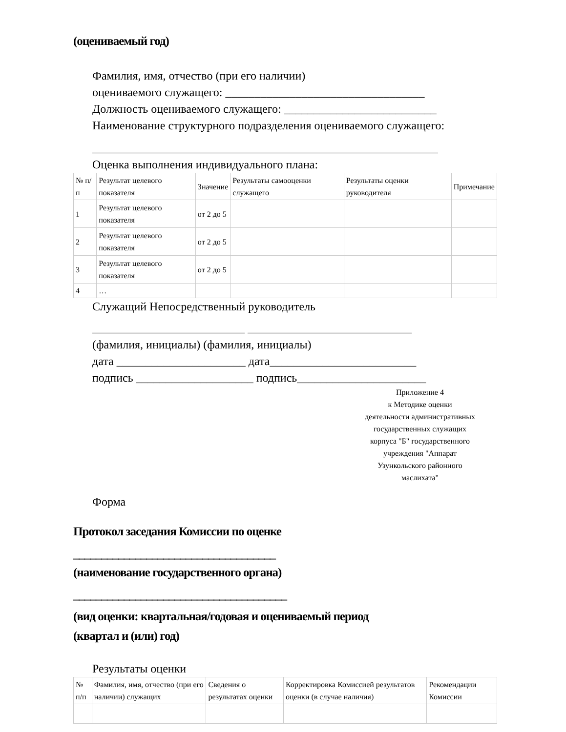(оцениваемый год)
Фамилия, имя, отчество (при его наличии)
оцениваемого служащего: __________________________________
Должность оцениваемого служащего: __________________________
Наименование структурного подразделения оцениваемого служащего:
___________________________________________________________
Оценка выполнения индивидуального плана:
| № п/п | Результат целевого показателя | Значение | Результаты самооценки служащего | Результаты оценки руководителя | Примечание |
| --- | --- | --- | --- | --- | --- |
| 1 | Результат целевого показателя | от 2 до 5 | | | |
| 2 | Результат целевого показателя | от 2 до 5 | | | |
| 3 | Результат целевого показателя | от 2 до 5 | | | |
| 4 | … | | | | |
Служащий Непосредственный руководитель
__________________________ ____________________________
(фамилия, инициалы) (фамилия, инициалы)
дата ______________________ дата_________________________
подпись ____________________ подпись______________________
Приложение 4
к Методике оценки
деятельности административных
государственных служащих
корпуса "Б" государственного
учреждения "Аппарат
Узункольского районного
маслихата"
Форма
Протокол заседания Комиссии по оценке
____________________________________
(наименование государственного органа)
______________________________________
(вид оценки: квартальная/годовая и оцениваемый период
(квартал и (или) год)
Результаты оценки
| № п/п | Фамилия, имя, отчество (при его наличии) служащих | Сведения о результатах оценки | Корректировка Комиссией результатов оценки (в случае наличия) | Рекомендации Комиссии |
| --- | --- | --- | --- | --- |